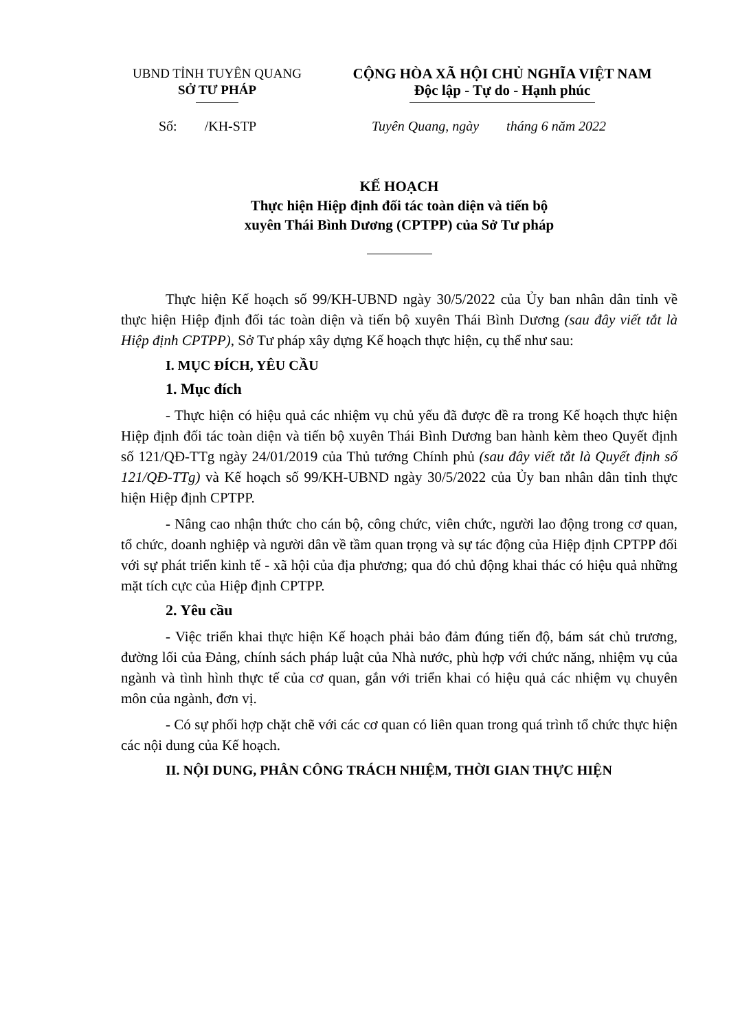UBND TỈNH TUYÊN QUANG
SỞ TƯ PHÁP
CỘNG HÒA XÃ HỘI CHỦ NGHĨA VIỆT NAM
Độc lập - Tự do - Hạnh phúc
Số: /KH-STP Tuyên Quang, ngày tháng 6 năm 2022
KẾ HOẠCH
Thực hiện Hiệp định đối tác toàn diện và tiến bộ
xuyên Thái Bình Dương (CPTPP) của Sở Tư pháp
Thực hiện Kế hoạch số 99/KH-UBND ngày 30/5/2022 của Ủy ban nhân dân tỉnh về thực hiện Hiệp định đối tác toàn diện và tiến bộ xuyên Thái Bình Dương (sau đây viết tắt là Hiệp định CPTPP), Sở Tư pháp xây dựng Kế hoạch thực hiện, cụ thể như sau:
I. MỤC ĐÍCH, YÊU CẦU
1. Mục đích
- Thực hiện có hiệu quả các nhiệm vụ chủ yếu đã được đề ra trong Kế hoạch thực hiện Hiệp định đối tác toàn diện và tiến bộ xuyên Thái Bình Dương ban hành kèm theo Quyết định số 121/QĐ-TTg ngày 24/01/2019 của Thủ tướng Chính phủ (sau đây viết tắt là Quyết định số 121/QĐ-TTg) và Kế hoạch số 99/KH-UBND ngày 30/5/2022 của Ủy ban nhân dân tỉnh thực hiện Hiệp định CPTPP.
- Nâng cao nhận thức cho cán bộ, công chức, viên chức, người lao động trong cơ quan, tổ chức, doanh nghiệp và người dân về tầm quan trọng và sự tác động của Hiệp định CPTPP đối với sự phát triển kinh tế - xã hội của địa phương; qua đó chủ động khai thác có hiệu quả những mặt tích cực của Hiệp định CPTPP.
2. Yêu cầu
- Việc triển khai thực hiện Kế hoạch phải bảo đảm đúng tiến độ, bám sát chủ trương, đường lối của Đảng, chính sách pháp luật của Nhà nước, phù hợp với chức năng, nhiệm vụ của ngành và tình hình thực tế của cơ quan, gắn với triển khai có hiệu quả các nhiệm vụ chuyên môn của ngành, đơn vị.
- Có sự phối hợp chặt chẽ với các cơ quan có liên quan trong quá trình tổ chức thực hiện các nội dung của Kế hoạch.
II. NỘI DUNG, PHÂN CÔNG TRÁCH NHIỆM, THỜI GIAN THỰC HIỆN